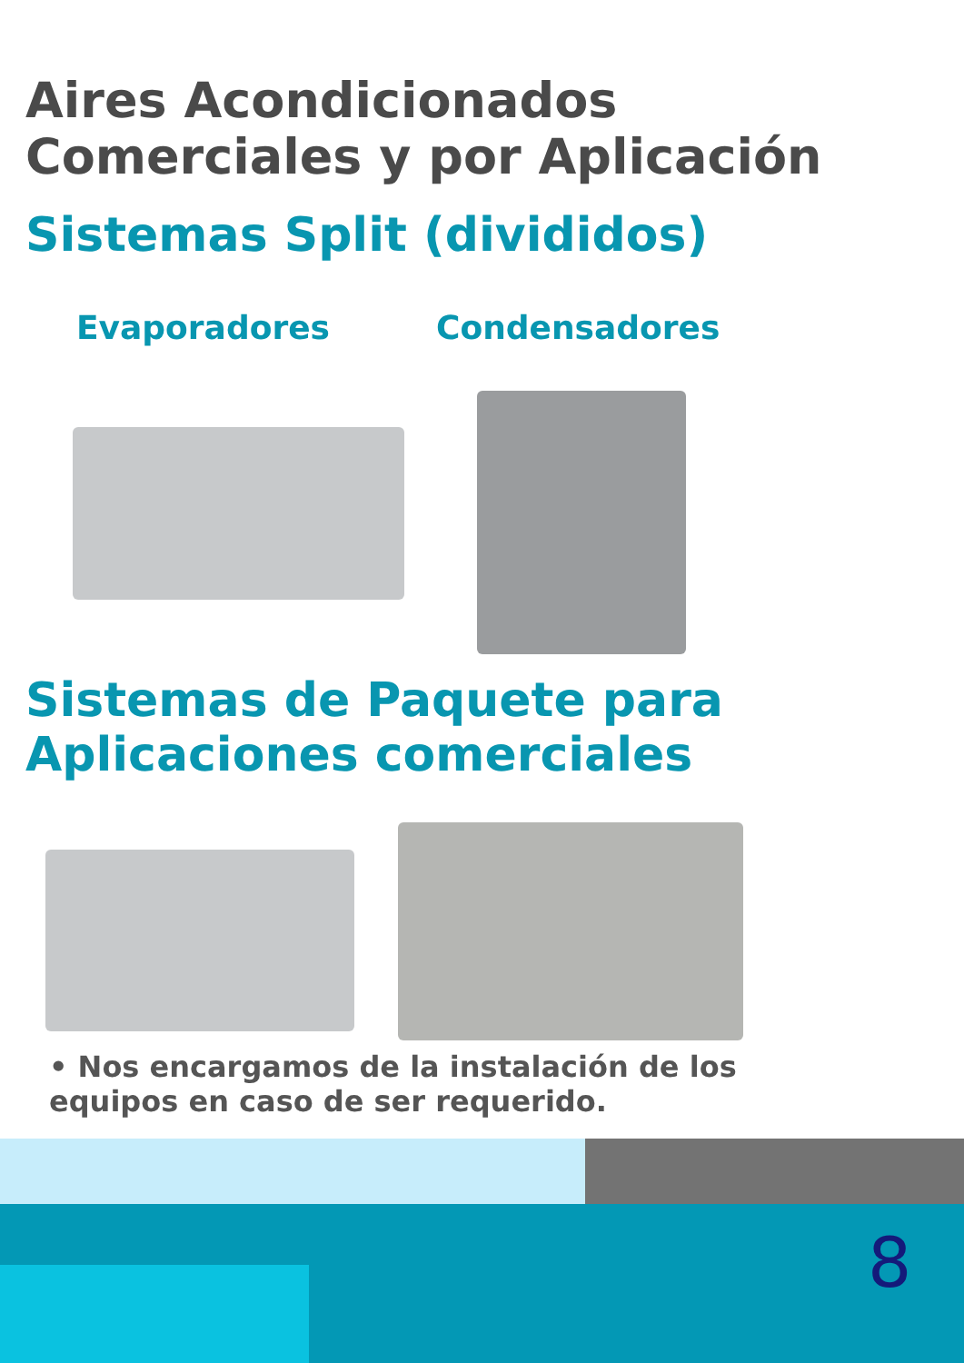Aires Acondicionados Comerciales y por Aplicación
Sistemas Split (divididos)
Evaporadores Condensadores
Sistemas de Paquete para Aplicaciones comerciales
• Nos encargamos de la instalación de los equipos en caso de ser requerido.
8